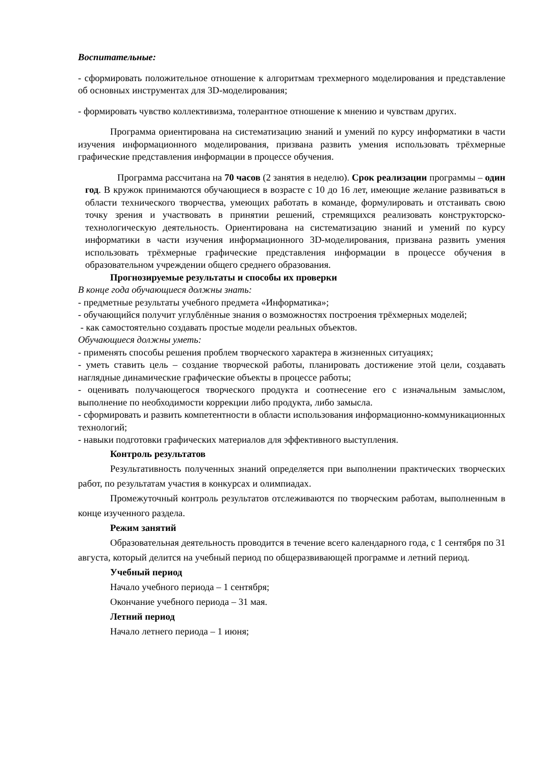Воспитательные:
- сформировать положительное отношение к алгоритмам трехмерного моделирования и представление об основных инструментах для 3D-моделирования;
- формировать чувство коллективизма, толерантное отношение к мнению и чувствам других.
Программа ориентирована на систематизацию знаний и умений по курсу информатики в части изучения информационного моделирования, призвана развить умения использовать трёхмерные графические представления информации в процессе обучения.
Программа рассчитана на 70 часов (2 занятия в неделю). Срок реализации программы – один год. В кружок принимаются обучающиеся в возрасте с 10 до 16 лет, имеющие желание развиваться в области технического творчества, умеющих работать в команде, формулировать и отстаивать свою точку зрения и участвовать в принятии решений, стремящихся реализовать конструкторско-технологическую деятельность. Ориентирована на систематизацию знаний и умений по курсу информатики в части изучения информационного 3D-моделирования, призвана развить умения использовать трёхмерные графические представления информации в процессе обучения в образовательном учреждении общего среднего образования.
Прогнозируемые результаты и способы их проверки
В конце года обучающиеся должны знать:
- предметные результаты учебного предмета «Информатика»;
- обучающийся получит углублённые знания о возможностях построения трёхмерных моделей;
- как самостоятельно создавать простые модели реальных объектов.
Обучающиеся должны уметь:
- применять способы решения проблем творческого характера в жизненных ситуациях;
- уметь ставить цель – создание творческой работы, планировать достижение этой цели, создавать наглядные динамические графические объекты в процессе работы;
- оценивать получающегося творческого продукта и соотнесение его с изначальным замыслом, выполнение по необходимости коррекции либо продукта, либо замысла.
- сформировать и развить компетентности в области использования информационно-коммуникационных технологий;
- навыки подготовки графических материалов для эффективного выступления.
Контроль результатов
Результативность полученных знаний определяется при выполнении практических творческих работ, по результатам участия в конкурсах и олимпиадах.
Промежуточный контроль результатов отслеживаются по творческим работам, выполненным в конце изученного раздела.
Режим занятий
Образовательная деятельность проводится в течение всего календарного года, с 1 сентября по 31 августа, который делится на учебный период по общеразвивающей программе и летний период.
Учебный период
Начало учебного периода – 1 сентября;
Окончание учебного периода – 31 мая.
Летний период
Начало летнего периода – 1 июня;